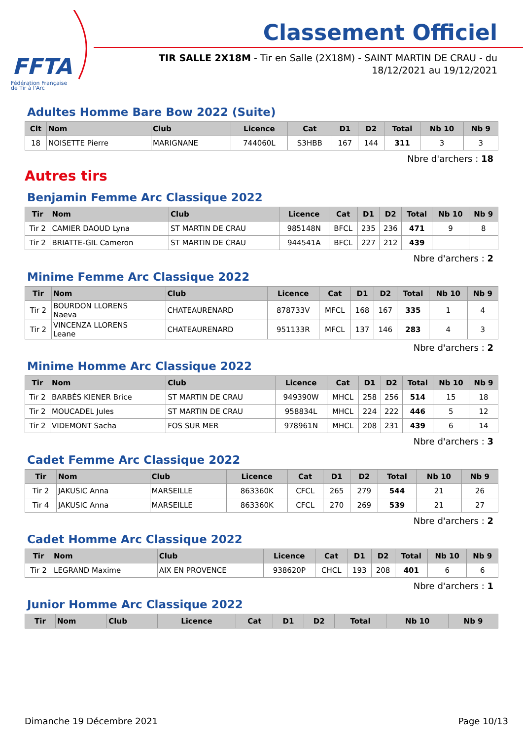FFTA
Fédération Française
de Tir à l'Arc
Classement Officiel
TIR SALLE 2X18M - Tir en Salle (2X18M) - SAINT MARTIN DE CRAU - du 18/12/2021 au 19/12/2021
Adultes Homme Bare Bow 2022 (Suite)
| Clt | Nom | Club | Licence | Cat | D1 | D2 | Total | Nb 10 | Nb 9 |
| --- | --- | --- | --- | --- | --- | --- | --- | --- | --- |
| 18 | NOISETTE Pierre | MARIGNANE | 744060L | S3HBB | 167 | 144 | 311 | 3 | 3 |
Nbre d'archers : 18
Autres tirs
Benjamin Femme Arc Classique 2022
| Tir | Nom | Club | Licence | Cat | D1 | D2 | Total | Nb 10 | Nb 9 |
| --- | --- | --- | --- | --- | --- | --- | --- | --- | --- |
| Tir 2 | CAMIER DAOUD Lyna | ST MARTIN DE CRAU | 985148N | BFCL | 235 | 236 | 471 | 9 | 8 |
| Tir 2 | BRIATTE-GIL Cameron | ST MARTIN DE CRAU | 944541A | BFCL | 227 | 212 | 439 | | |
Nbre d'archers : 2
Minime Femme Arc Classique 2022
| Tir | Nom | Club | Licence | Cat | D1 | D2 | Total | Nb 10 | Nb 9 |
| --- | --- | --- | --- | --- | --- | --- | --- | --- | --- |
| Tir 2 | BOURDON LLORENS Naeva | CHATEAURENARD | 878733V | MFCL | 168 | 167 | 335 | 1 | 4 |
| Tir 2 | VINCENZA LLORENS Leane | CHATEAURENARD | 951133R | MFCL | 137 | 146 | 283 | 4 | 3 |
Nbre d'archers : 2
Minime Homme Arc Classique 2022
| Tir | Nom | Club | Licence | Cat | D1 | D2 | Total | Nb 10 | Nb 9 |
| --- | --- | --- | --- | --- | --- | --- | --- | --- | --- |
| Tir 2 | BARBÈS KIENER Brice | ST MARTIN DE CRAU | 949390W | MHCL | 258 | 256 | 514 | 15 | 18 |
| Tir 2 | MOUCADEL Jules | ST MARTIN DE CRAU | 958834L | MHCL | 224 | 222 | 446 | 5 | 12 |
| Tir 2 | VIDEMONT Sacha | FOS SUR MER | 978961N | MHCL | 208 | 231 | 439 | 6 | 14 |
Nbre d'archers : 3
Cadet Femme Arc Classique 2022
| Tir | Nom | Club | Licence | Cat | D1 | D2 | Total | Nb 10 | Nb 9 |
| --- | --- | --- | --- | --- | --- | --- | --- | --- | --- |
| Tir 2 | JAKUSIC Anna | MARSEILLE | 863360K | CFCL | 265 | 279 | 544 | 21 | 26 |
| Tir 4 | JAKUSIC Anna | MARSEILLE | 863360K | CFCL | 270 | 269 | 539 | 21 | 27 |
Nbre d'archers : 2
Cadet Homme Arc Classique 2022
| Tir | Nom | Club | Licence | Cat | D1 | D2 | Total | Nb 10 | Nb 9 |
| --- | --- | --- | --- | --- | --- | --- | --- | --- | --- |
| Tir 2 | LEGRAND Maxime | AIX EN PROVENCE | 938620P | CHCL | 193 | 208 | 401 | 6 | 6 |
Nbre d'archers : 1
Junior Homme Arc Classique 2022
| Tir | Nom | Club | Licence | Cat | D1 | D2 | Total | Nb 10 | Nb 9 |
| --- | --- | --- | --- | --- | --- | --- | --- | --- | --- |
Dimanche 19 Décembre 2021 Page 10/13